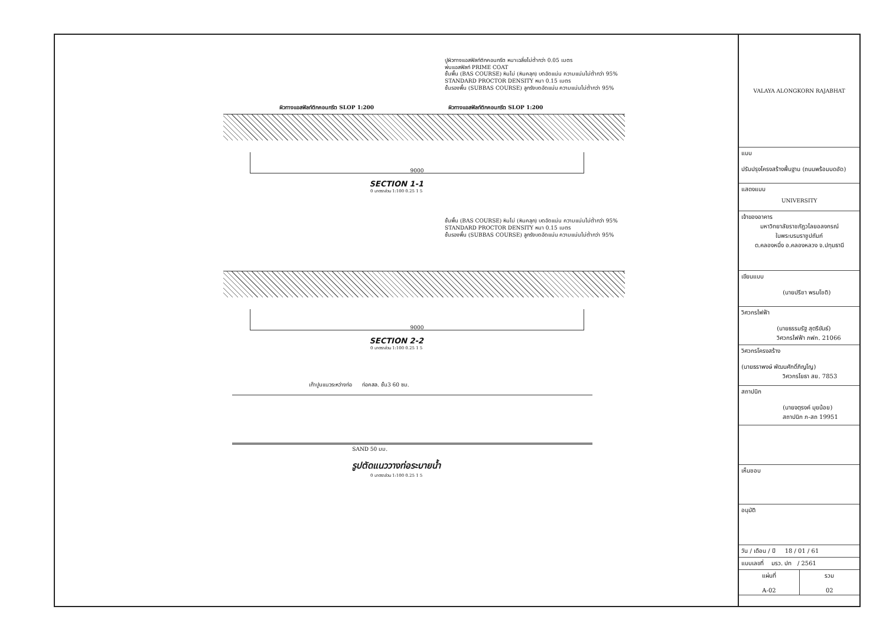ปูผิวทางแอสฟัลท์ติกคอนกรีต หนาเฉลี่ยไม่ต่ำกว่า 0.05 เมตร
พ่นแอสฟัลท์ PRIME COAT
ชั้นพื้น (BAS COURSE) หินไม่ (หินคลุก) บดอัดแน่น ความแน่นไม่ต่ำกว่า 95%
STANDARD PROCTOR DENSITY หนา 0.15 เมตร
ชั้นรองพื้น (SUBBAS COURSE) ลูกรังบดอัดแน่น ความแน่นไม่ต่ำกว่า 95%
ผิวทางแอสฟัลท์ติกคอนกรีต SLOP 1:200 ผิวทางแอสฟัลท์ติกคอนกรีต SLOP 1:200
9000
SECTION 1-1
0 มาตราส่วน 1:100 0.25 1 5
ชั้นพื้น (BAS COURSE) หินไม่ (หินคลุก) บดอัดแน่น ความแน่นไม่ต่ำกว่า 95%
STANDARD PROCTOR DENSITY หนา 0.15 เมตร
ชั้นรองพื้น (SUBBAS COURSE) ลูกรังบดอัดแน่น ความแน่นไม่ต่ำกว่า 95%
9000
SECTION 2-2
0 มาตราส่วน 1:100 0.25 1 5
เก๊าปูนแนวระหว่างท่อ ท่อคสล. ชั้น3 60 ซม.
SAND 50 มม.
รูปตัดแนววางท่อระบายน้ำ
0 มาตราส่วน 1:100 0.25 1 5
VALAYA ALONGKORN RAJABHAT UNIVERSITY
แบบ
ปรับปรุงโครงสร้างพื้นฐาน (ถนนพร้อมบดอัด)
แสดงแบบ
เจ้าของอาคาร
มหาวิทยาลัยราชภัฏวไลยอลงกรณ์
ในพระบรมราชูปถัมภ์
ต.คลองหนึ่ง อ.คลองหลวง จ.ปทุมธานี
เขียนแบบ
(นายปรีชา พรมโชติ)
วิศวกรไฟฟ้า
(นายธรรมรัฐ สุตรีขันธ์)
วิศวกรไฟฟ้า ภฟก. 21066
วิศวกรโครงสร้าง
(นายธราพงษ์ พัฒนศักดิ์ภิญโญ)
วิศวกรโยธา สย. 7853
สถาปนิก
(นายจตุรงค์ มุยน้อย)
สถาปนิก ภ-สถ 19951
เห็นชอบ
อนุมัติ
วัน / เดือน / ปี 18 / 01 / 61
แบบเลขที่ มรว. ปท / 2561
แผ่นที่
A-02
รวม
02